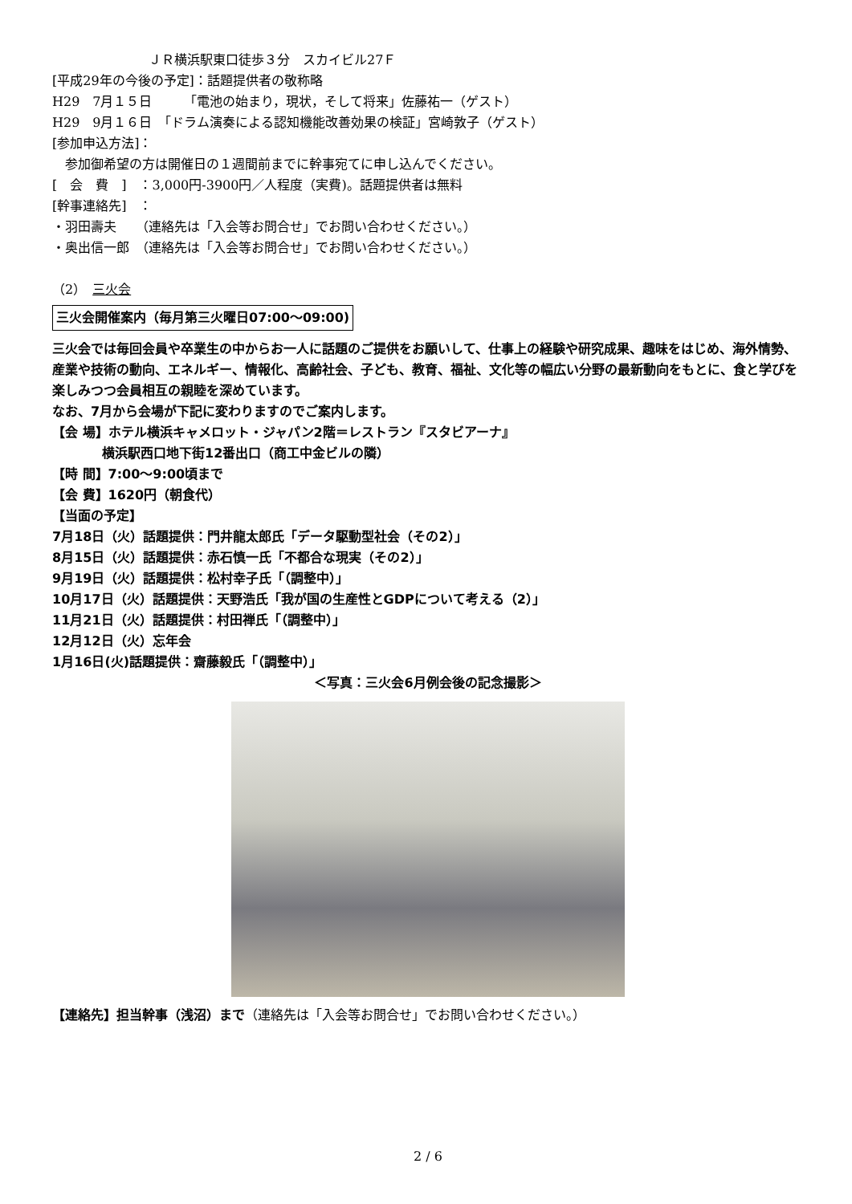ＪＲ横浜駅東口徒歩３分　スカイビル27Ｆ
[平成29年の今後の予定]：話題提供者の敬称略
H29　7月１５日　　　「電池の始まり，現状，そして将来」佐藤祐一（ゲスト）
H29　9月１６日　「ドラム演奏による認知機能改善効果の検証」宮崎敦子（ゲスト）
[参加申込方法]：
　参加御希望の方は開催日の１週間前までに幹事宛てに申し込んでください。
[　会　費　]　：3,000円-3900円／人程度（実費)。話題提供者は無料
[幹事連絡先]　：
・羽田壽夫　　（連絡先は「入会等お問合せ」でお問い合わせください。）
・奥出信一郎　（連絡先は「入会等お問合せ」でお問い合わせください。）
（2）　三火会
三火会開催案内（毎月第三火曜日07:00〜09:00)
三火会では毎回会員や卒業生の中からお一人に話題のご提供をお願いして、仕事上の経験や研究成果、趣味をはじめ、海外情勢、産業や技術の動向、エネルギー、情報化、高齢社会、子ども、教育、福祉、文化等の幅広い分野の最新動向をもとに、食と学びを楽しみつつ会員相互の親睦を深めています。
なお、7月から会場が下記に変わりますのでご案内します。
【会 場】ホテル横浜キャメロット・ジャパン2階＝レストラン『スタビアーナ』
横浜駅西口地下街12番出口（商工中金ビルの隣）
【時 間】7:00〜9:00頃まで
【会 費】1620円（朝食代）
【当面の予定】
7月18日（火）話題提供：門井龍太郎氏「データ駆動型社会（その2）」
8月15日（火）話題提供：赤石慎一氏「不都合な現実（その2）」
9月19日（火）話題提供：松村幸子氏「（調整中）」
10月17日（火）話題提供：天野浩氏「我が国の生産性とGDPについて考える（2）」
11月21日（火）話題提供：村田禅氏「（調整中）」
12月12日（火）忘年会
1月16日(火)話題提供：齋藤毅氏「（調整中）」
＜写真：三火会6月例会後の記念撮影＞
【連絡先】担当幹事（浅沼）まで（連絡先は「入会等お問合せ」でお問い合わせください。）
2 / 6